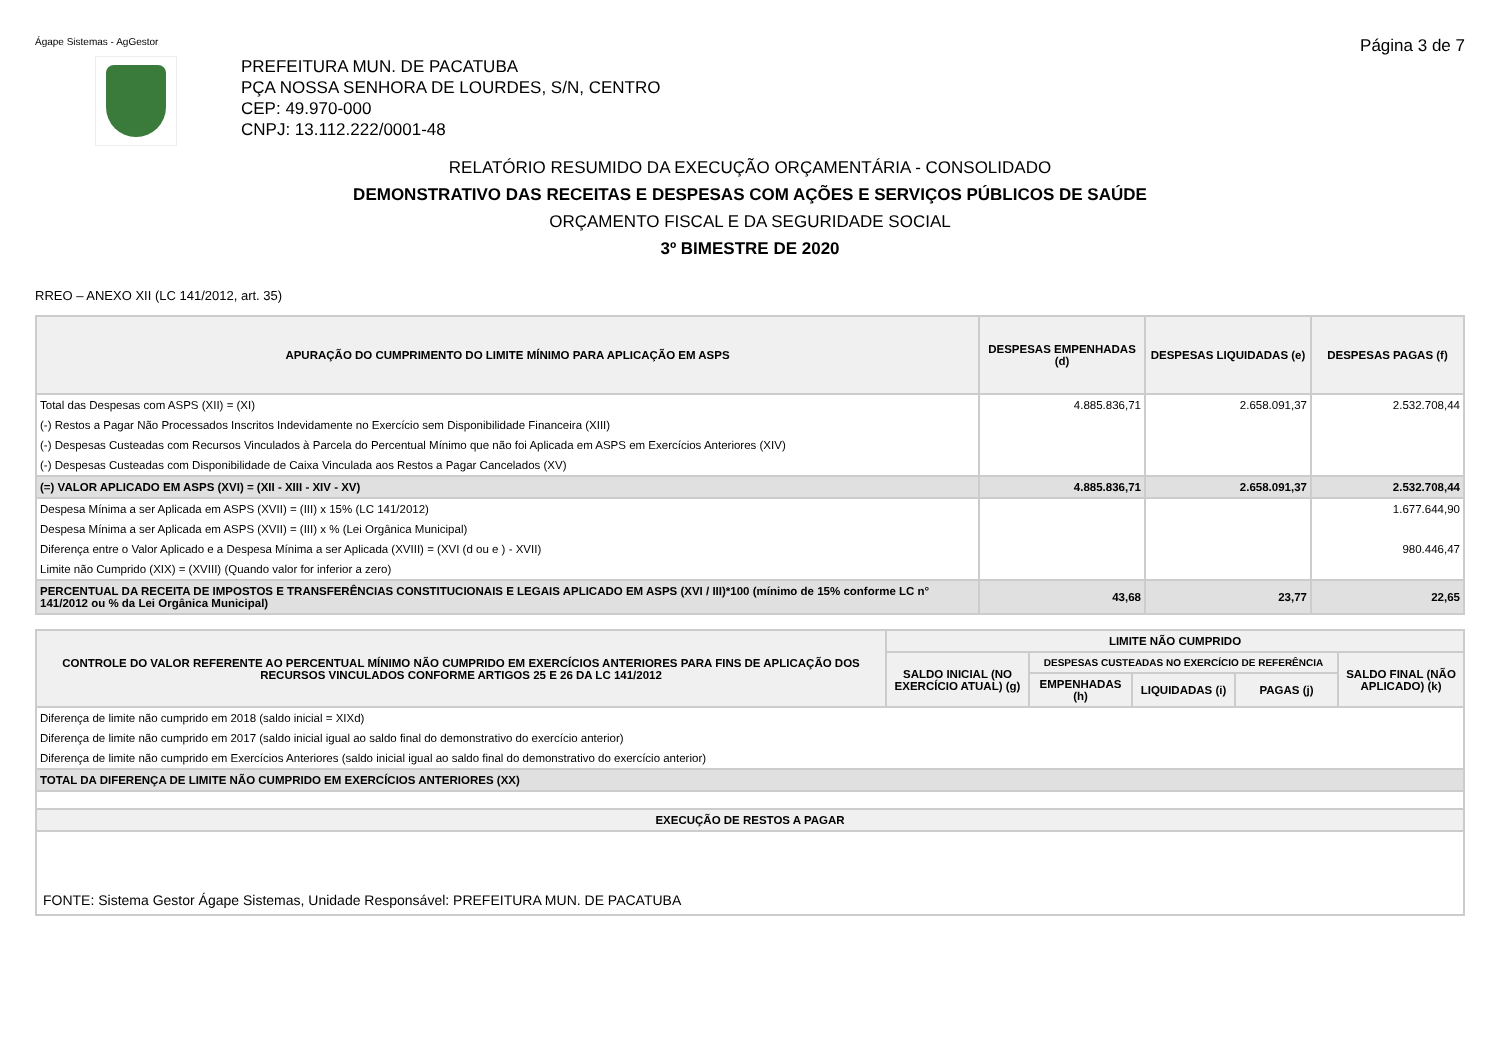Ágape Sistemas - AgGestor Página 3 de 7
PREFEITURA MUN. DE PACATUBA
PÇA NOSSA SENHORA DE LOURDES, S/N, CENTRO
CEP: 49.970-000
CNPJ: 13.112.222/0001-48
RELATÓRIO RESUMIDO DA EXECUÇÃO ORÇAMENTÁRIA - CONSOLIDADO
DEMONSTRATIVO DAS RECEITAS E DESPESAS COM AÇÕES E SERVIÇOS PÚBLICOS DE SAÚDE
ORÇAMENTO FISCAL E DA SEGURIDADE SOCIAL
3º BIMESTRE DE 2020
RREO – ANEXO XII (LC 141/2012, art. 35)
| APURAÇÃO DO CUMPRIMENTO DO LIMITE MÍNIMO PARA APLICAÇÃO EM ASPS | DESPESAS EMPENHADAS (d) | DESPESAS LIQUIDADAS (e) | DESPESAS PAGAS (f) |
| --- | --- | --- | --- |
| Total das Despesas com ASPS (XII) = (XI) | 4.885.836,71 | 2.658.091,37 | 2.532.708,44 |
| (-) Restos a Pagar Não Processados Inscritos Indevidamente no Exercício sem Disponibilidade Financeira (XIII) | | | |
| (-) Despesas Custeadas com Recursos Vinculados à Parcela do Percentual Mínimo que não foi Aplicada em ASPS em Exercícios Anteriores (XIV) | | | |
| (-) Despesas Custeadas com Disponibilidade de Caixa Vinculada aos Restos a Pagar Cancelados (XV) | | | |
| (=) VALOR APLICADO EM ASPS (XVI) = (XII - XIII - XIV - XV) | 4.885.836,71 | 2.658.091,37 | 2.532.708,44 |
| Despesa Mínima a ser Aplicada em ASPS (XVII) = (III) x 15% (LC 141/2012) | | | 1.677.644,90 |
| Despesa Mínima a ser Aplicada em ASPS (XVII) = (III) x % (Lei Orgânica Municipal) | | | |
| Diferença entre o Valor Aplicado e a Despesa Mínima a ser Aplicada (XVIII) = (XVI (d ou e ) - XVII) | | | 980.446,47 |
| Limite não Cumprido (XIX) = (XVIII) (Quando valor for inferior a zero) | | | |
| PERCENTUAL DA RECEITA DE IMPOSTOS E TRANSFERÊNCIAS CONSTITUCIONAIS E LEGAIS APLICADO EM ASPS (XVI / III)*100 (mínimo de 15% conforme LC n° 141/2012 ou % da Lei Orgânica Municipal) | 43,68 | 23,77 | 22,65 |
| CONTROLE DO VALOR REFERENTE AO PERCENTUAL MÍNIMO NÃO CUMPRIDO EM EXERCÍCIOS ANTERIORES PARA FINS DE APLICAÇÃO DOS RECURSOS VINCULADOS CONFORME ARTIGOS 25 E 26 DA LC 141/2012 | LIMITE NÃO CUMPRIDO | | | | |
| --- | --- | --- | --- | --- | --- |
| | SALDO INICIAL (NO EXERCÍCIO ATUAL) (g) | DESPESAS CUSTEADAS NO EXERCÍCIO DE REFERÊNCIA | | | SALDO FINAL (NÃO APLICADO) (k) |
| | | EMPENHADAS (h) | LIQUIDADAS (i) | PAGAS (j) | |
| Diferença de limite não cumprido em 2018 (saldo inicial = XIXd) | | | | | |
| Diferença de limite não cumprido em 2017 (saldo inicial igual ao saldo final do demonstrativo do exercício anterior) | | | | | |
| Diferença de limite não cumprido em Exercícios Anteriores (saldo inicial igual ao saldo final do demonstrativo do exercício anterior) | | | | | |
| TOTAL DA DIFERENÇA DE LIMITE NÃO CUMPRIDO EM EXERCÍCIOS ANTERIORES (XX) | | | | | |
| EXECUÇÃO DE RESTOS A PAGAR | | | | | |
| FONTE: Sistema Gestor Ágape Sistemas, Unidade Responsável: PREFEITURA MUN. DE PACATUBA | | | | | |